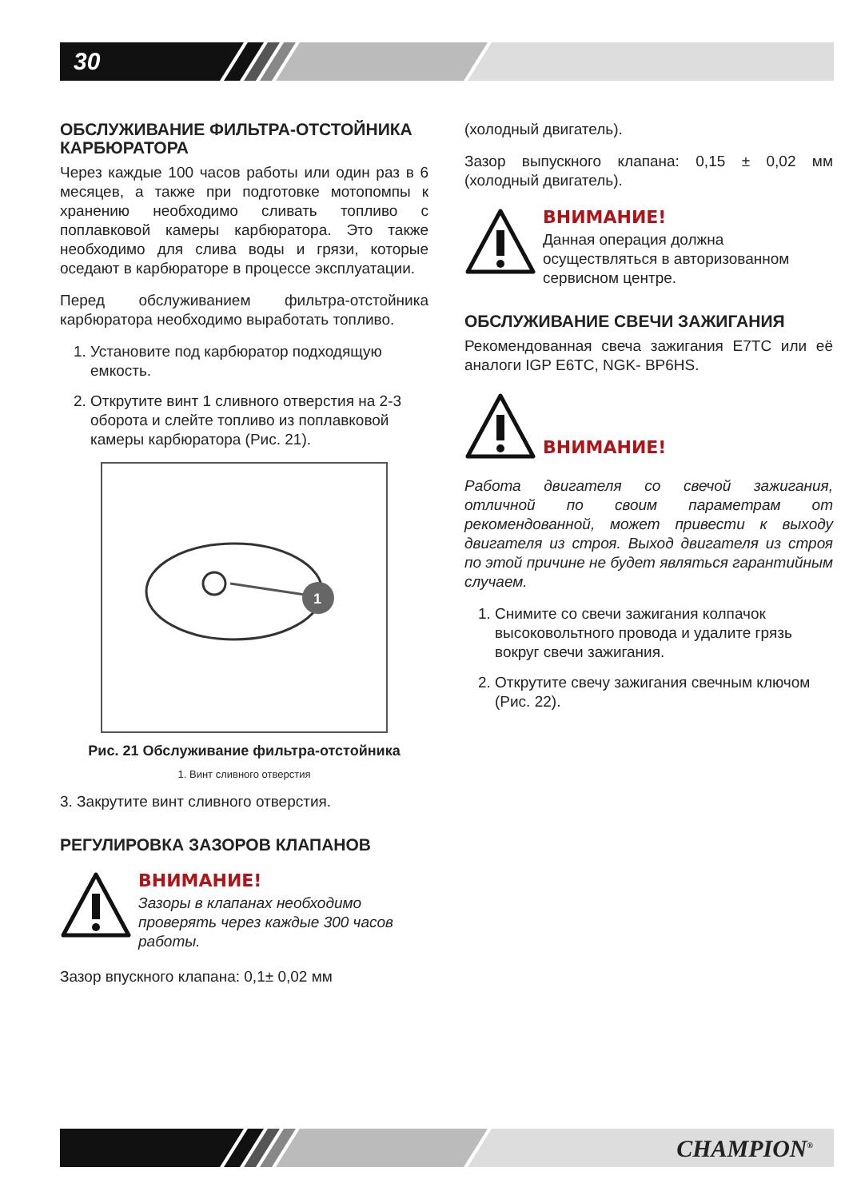30
ОБСЛУЖИВАНИЕ ФИЛЬТРА-ОТСТОЙНИКА КАРБЮРАТОРА
Через каждые 100 часов работы или один раз в 6 месяцев, а также при подготовке мотопомпы к хранению необходимо сливать топливо с поплавковой камеры карбюратора. Это также необходимо для слива воды и грязи, которые оседают в карбюраторе в процессе эксплуатации.
Перед обслуживанием фильтра-отстойника карбюратора необходимо выработать топливо.
1. Установите под карбюратор подходящую емкость.
2. Открутите винт 1 сливного отверстия на 2-3 оборота и слейте топливо из поплавковой камеры карбюратора (Рис. 21).
1
Рис. 21 Обслуживание фильтра-отстойника
1. Винт сливного отверстия
3. Закрутите винт сливного отверстия.
РЕГУЛИРОВКА ЗАЗОРОВ КЛАПАНОВ
ВНИМАНИЕ!
Зазоры в клапанах необходимо проверять через каждые 300 часов работы.
Зазор впускного клапана: 0,1± 0,02 мм
(холодный двигатель).
Зазор выпускного клапана: 0,15 ± 0,02 мм (холодный двигатель).
ВНИМАНИЕ!
Данная операция должна осуществляться в авторизованном сервисном центре.
ОБСЛУЖИВАНИЕ СВЕЧИ ЗАЖИГАНИЯ
Рекомендованная свеча зажигания E7TC или её аналоги IGP E6TC, NGK- BP6HS.
ВНИМАНИЕ!
Работа двигателя со свечой зажигания, отличной по своим параметрам от рекомендованной, может привести к выходу двигателя из строя. Выход двигателя из строя по этой причине не будет являться гарантийным случаем.
1. Снимите со свечи зажигания колпачок высоковольтного провода и удалите грязь вокруг свечи зажигания.
2. Открутите свечу зажигания свечным ключом (Рис. 22).
CHAMPION<sup>®</sup>